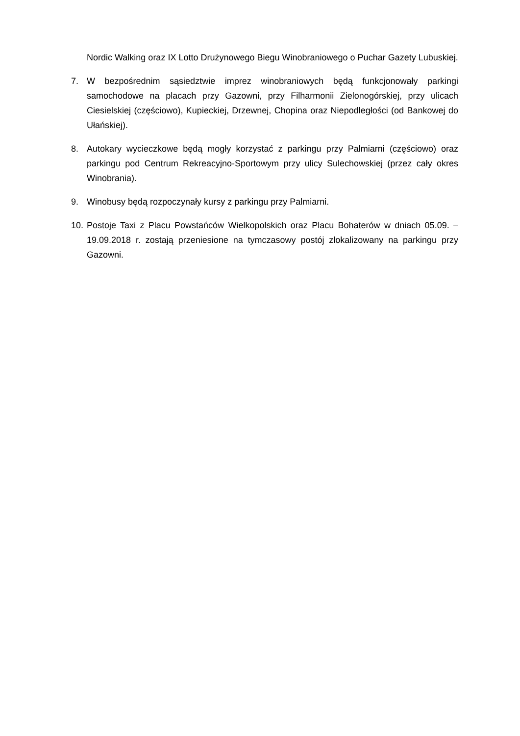Nordic Walking oraz IX Lotto Drużynowego Biegu Winobraniowego o Puchar Gazety Lubuskiej.
7. W bezpośrednim sąsiedztwie imprez winobraniowych będą funkcjonowały parkingi samochodowe na placach przy Gazowni, przy Filharmonii Zielonogórskiej, przy ulicach Ciesielskiej (częściowo), Kupieckiej, Drzewnej, Chopina oraz Niepodległości (od Bankowej do Ułańskiej).
8. Autokary wycieczkowe będą mogły korzystać z parkingu przy Palmiarni (częściowo) oraz parkingu pod Centrum Rekreacyjno-Sportowym przy ulicy Sulechowskiej (przez cały okres Winobrania).
9. Winobusy będą rozpoczynały kursy z parkingu przy Palmiarni.
10.
Postoje Taxi z Placu Powstańców Wielkopolskich oraz Placu Bohaterów w dniach 05.09. – 19.09.2018 r. zostają przeniesione na tymczasowy postój zlokalizowany na parkingu przy Gazowni.